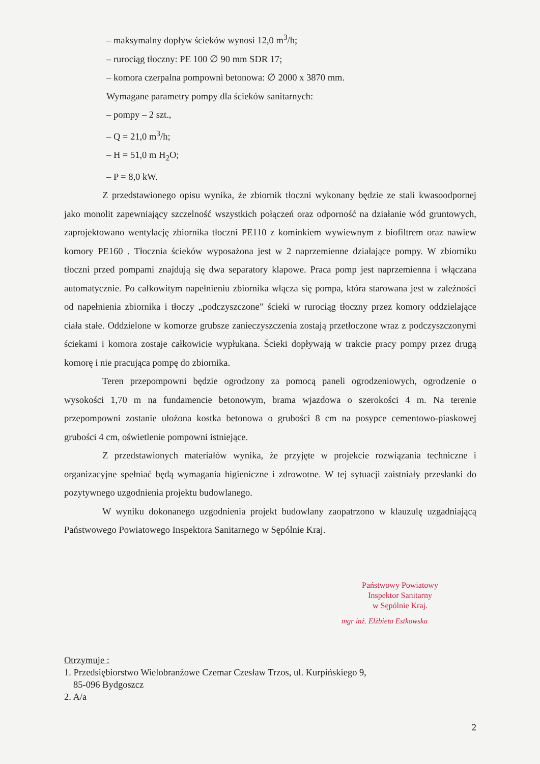– maksymalny dopływ ścieków wynosi 12,0 m<sup>3</sup>/h;
– rurociąg tłoczny: PE 100 ∅ 90 mm SDR 17;
– komora czerpalna pompowni betonowa: ∅ 2000 x 3870 mm.
Wymagane parametry pompy dla ścieków sanitarnych:
– pompy – 2 szt.,
– Q = 21,0 m<sup>3</sup>/h;
– H = 51,0 m H<sub>2</sub>O;
– P = 8,0 kW.
Z przedstawionego opisu wynika, że zbiornik tłoczni wykonany będzie ze stali kwasoodpornej jako monolit zapewniający szczelność wszystkich połączeń oraz odporność na działanie wód gruntowych, zaprojektowano wentylację zbiornika tłoczni PE110 z kominkiem wywiewnym z biofiltrem oraz nawiew komory PE160 . Tłocznia ścieków wyposażona jest w 2 naprzemienne działające pompy. W zbiorniku tłoczni przed pompami znajdują się dwa separatory klapowe. Praca pomp jest naprzemienna i włączana automatycznie. Po całkowitym napełnieniu zbiornika włącza się pompa, która starowana jest w zależności od napełnienia zbiornika i tłoczy „podczyszczone” ścieki w rurociąg tłoczny przez komory oddzielające ciała stałe. Oddzielone w komorze grubsze zanieczyszczenia zostają przetłoczone wraz z podczyszczonymi ściekami i komora zostaje całkowicie wypłukana. Ścieki dopływają w trakcie pracy pompy przez drugą komorę i nie pracująca pompę do zbiornika.
Teren przepompowni będzie ogrodzony za pomocą paneli ogrodzeniowych, ogrodzenie o wysokości 1,70 m na fundamencie betonowym, brama wjazdowa o szerokości 4 m. Na terenie przepompowni zostanie ułożona kostka betonowa o grubości 8 cm na posypce cementowo-piaskowej grubości 4 cm, oświetlenie pompowni istniejące.
Z przedstawionych materiałów wynika, że przyjęte w projekcie rozwiązania techniczne i organizacyjne spełniać będą wymagania higieniczne i zdrowotne. W tej sytuacji zaistniały przesłanki do pozytywnego uzgodnienia projektu budowlanego.
W wyniku dokonanego uzgodnienia projekt budowlany zaopatrzono w klauzulę uzgadniającą Państwowego Powiatowego Inspektora Sanitarnego w Sępólnie Kraj.
Państwowy Powiatowy
Inspektor Sanitarny
w Sępólnie Kraj.
mgr inż. Elżbieta Estkowska
Otrzymuje :
1. Przedsiębiorstwo Wielobranżowe Czemar Czesław Trzos, ul. Kurpińskiego 9,
85-096 Bydgoszcz
2. A/a
2